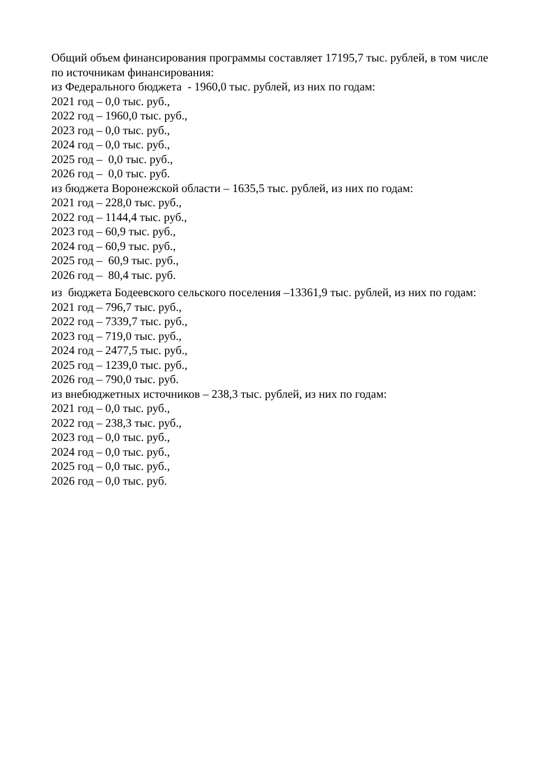Общий объем финансирования программы составляет 17195,7 тыс. рублей, в том числе по источникам финансирования:
из Федерального бюджета - 1960,0 тыс. рублей, из них по годам:
2021 год – 0,0 тыс. руб.,
2022 год – 1960,0 тыс. руб.,
2023 год – 0,0 тыс. руб.,
2024 год – 0,0 тыс. руб.,
2025 год – 0,0 тыс. руб.,
2026 год – 0,0 тыс. руб.
из бюджета Воронежской области – 1635,5 тыс. рублей, из них по годам:
2021 год – 228,0 тыс. руб.,
2022 год – 1144,4 тыс. руб.,
2023 год – 60,9 тыс. руб.,
2024 год – 60,9 тыс. руб.,
2025 год – 60,9 тыс. руб.,
2026 год – 80,4 тыс. руб.
из бюджета Бодеевского сельского поселения –13361,9 тыс. рублей, из них по годам:
2021 год – 796,7 тыс. руб.,
2022 год – 7339,7 тыс. руб.,
2023 год – 719,0 тыс. руб.,
2024 год – 2477,5 тыс. руб.,
2025 год – 1239,0 тыс. руб.,
2026 год – 790,0 тыс. руб.
из внебюджетных источников – 238,3 тыс. рублей, из них по годам:
2021 год – 0,0 тыс. руб.,
2022 год – 238,3 тыс. руб.,
2023 год – 0,0 тыс. руб.,
2024 год – 0,0 тыс. руб.,
2025 год – 0,0 тыс. руб.,
2026 год – 0,0 тыс. руб.